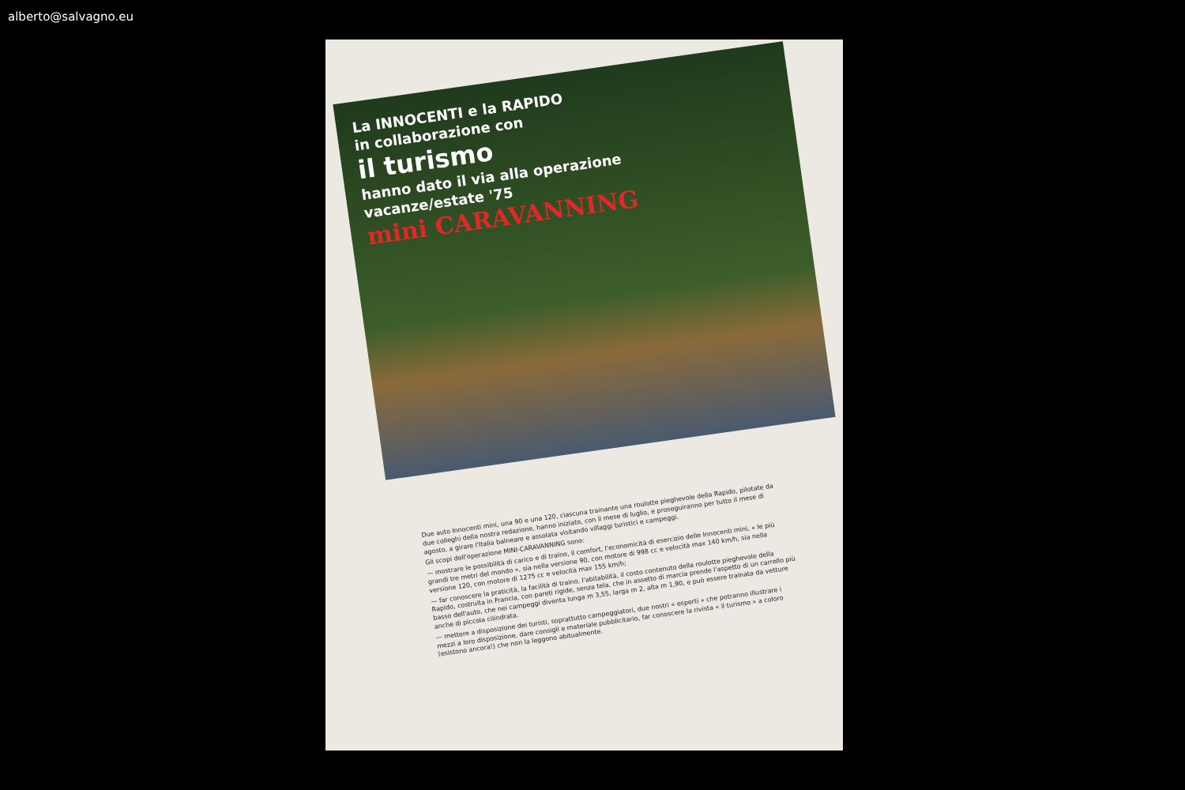alberto@salvagno.eu
La INNOCENTI e la RAPIDO
in collaborazione con
il turismo
hanno dato il via alla operazione
vacanze/estate '75
mini CARAVANNING
Due auto Innocenti mini, una 90 e una 120, ciascuna trainante una roulotte pieghevole della Rapido, pilotate da due colleghi della nostra redazione, hanno iniziato, con il mese di luglio, e proseguiranno per tutto il mese di agosto, a girare l'Italia balneare e assolata visitando villaggi turistici e campeggi.
Gli scopi dell'operazione MINI-CARAVANNING sono:
— mostrare le possibilità di carico e di traino, il comfort, l'economicità di esercizio delle Innocenti mini, « le più grandi tre metri del mondo », sia nella versione 90, con motore di 998 cc e velocità max 140 km/h, sia nella versione 120, con motore di 1275 cc e velocità max 155 km/h;
— far conoscere la praticità, la facilità di traino, l'abitabilità, il costo contenuto della roulotte pieghevole della Rapido, costruita in Francia, con pareti rigide, senza tela, che in assetto di marcia prende l'aspetto di un carrello più basso dell'auto, che nei campeggi diventa lunga m 3,55, larga m 2, alta m 1,90, e può essere trainata da vetture anche di piccola cilindrata.
— mettere a disposizione dei turisti, soprattutto campeggiatori, due nostri « esperti » che potranno illustrare i mezzi a loro disposizione, dare consigli e materiale pubblicitario, far conoscere la rivista « il turismo » a coloro (esistono ancora!) che non la leggono abitualmente.